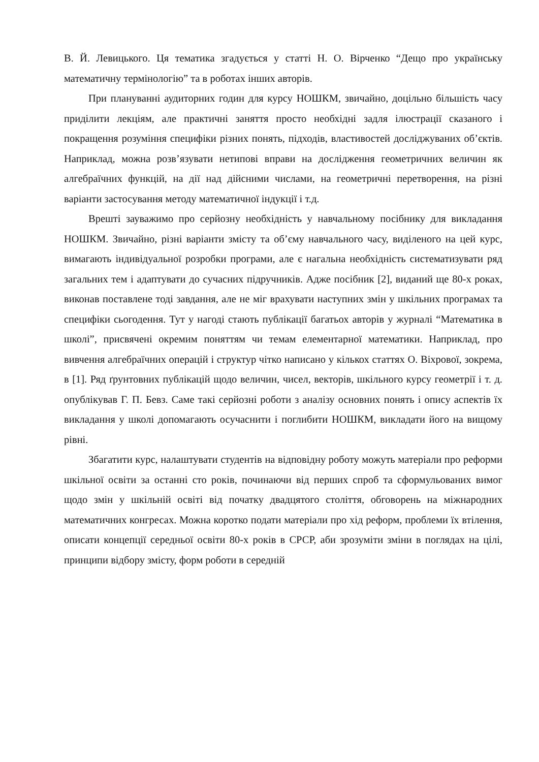В. Й. Левицького. Ця тематика згадується у статті Н. О. Вірченко “Дещо про українську математичну термінологію” та в роботах інших авторів.
При плануванні аудиторних годин для курсу НОШКМ, звичайно, доцільно більшість часу приділити лекціям, але практичні заняття просто необхідні задля ілюстрації сказаного і покращення розуміння специфіки різних понять, підходів, властивостей досліджуваних об’єктів. Наприклад, можна розв’язувати нетипові вправи на дослідження геометричних величин як алгебраїчних функцій, на дії над дійсними числами, на геометричні перетворення, на різні варіанти застосування методу математичної індукції і т.д.
Врешті зауважимо про серйозну необхідність у навчальному посібнику для викладання НОШКМ. Звичайно, різні варіанти змісту та об’єму навчального часу, виділеного на цей курс, вимагають індивідуальної розробки програми, але є нагальна необхідність систематизувати ряд загальних тем і адаптувати до сучасних підручників. Адже посібник [2], виданий ще 80-х роках, виконав поставлене тоді завдання, але не міг врахувати наступних змін у шкільних програмах та специфіки сьогодення. Тут у нагоді стають публікації багатьох авторів у журналі “Математика в школі”, присвячені окремим поняттям чи темам елементарної математики. Наприклад, про вивчення алгебраїчних операцій і структур чітко написано у кількох статтях О. Віхрової, зокрема, в [1]. Ряд ґрунтовних публікацій щодо величин, чисел, векторів, шкільного курсу геометрії і т. д. опублікував Г. П. Бевз. Саме такі серйозні роботи з аналізу основних понять і опису аспектів їх викладання у школі допомагають осучаснити і поглибити НОШКМ, викладати його на вищому рівні.
Збагатити курс, налаштувати студентів на відповідну роботу можуть матеріали про реформи шкільної освіти за останні сто років, починаючи від перших спроб та сформульованих вимог щодо змін у шкільній освіті від початку двадцятого століття, обговорень на міжнародних математичних конгресах. Можна коротко подати матеріали про хід реформ, проблеми їх втілення, описати концепції середньої освіти 80-х років в СРСР, аби зрозуміти зміни в поглядах на цілі, принципи відбору змісту, форм роботи в середній